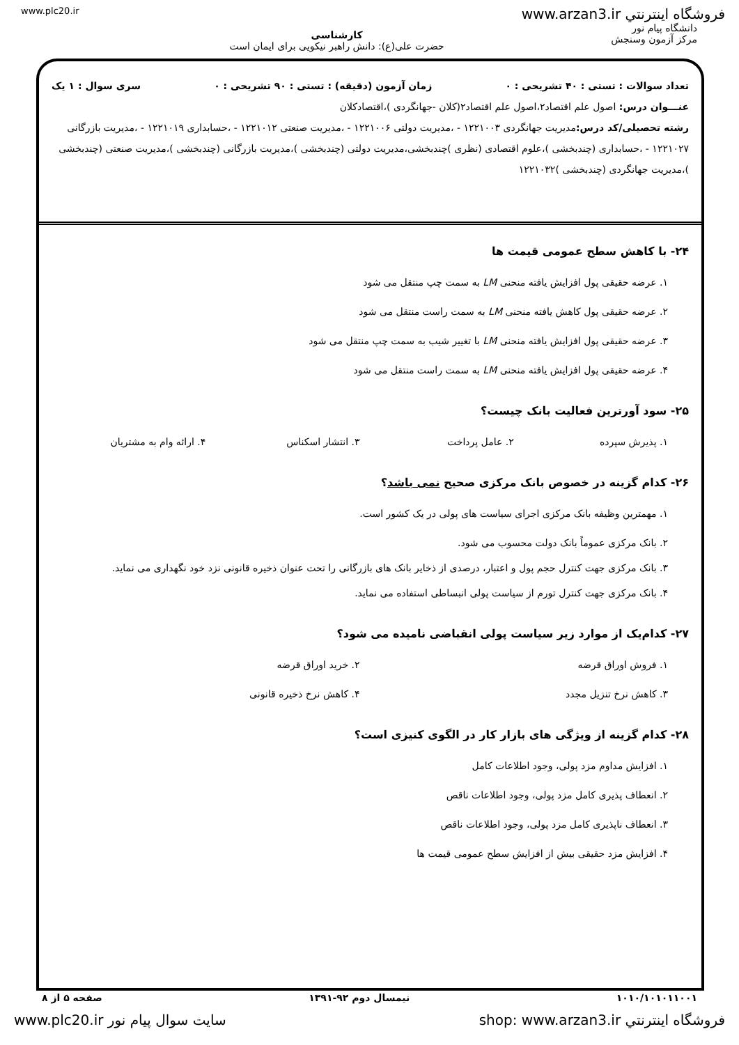www.plc20.ir www.arzan3.ir فروشگاه اينترنتي
دانشگاه پیام نور
مرکز آزمون وسنجش
کارشناسی
حضرت علی(ع): دانش راهبر نیکویی برای ایمان است
تعداد سوالات : تستی : ۴۰ تشریحی : ۰ زمان آزمون (دقیقه) : تستی : ۹۰ تشریحی : ۰ سری سوال : ۱ یک
عنـــوان درس: اصول علم اقتصاد۲،اصول علم اقتصاد۲(کلان -جهانگردی )،اقتصادکلان
رشته تحصیلی/کد درس: مدیریت جهانگردی ۱۲۲۱۰۰۳ - ،مدیریت دولتی ۱۲۲۱۰۰۶ - ،مدیریت صنعتی ۱۲۲۱۰۱۲ - ،حسابداری ۱۲۲۱۰۱۹ - ،مدیریت بازرگانی ۱۲۲۱۰۲۷ - ،حسابداری (چندبخشی )،علوم اقتصادی (نظری )چندبخشی،مدیریت دولتی (چندبخشی )،مدیریت بازرگانی (چندبخشی )،مدیریت صنعتی (چندبخشی )،مدیریت جهانگردی (چندبخشی )۱۲۲۱۰۳۲
۲۴- با کاهش سطح عمومی قیمت ها
۱. عرضه حقیقی پول افزایش یافته منحنی LM به سمت چپ منتقل می شود
۲. عرضه حقیقی پول کاهش یافته منحنی LM به سمت راست منتقل می شود
۳. عرضه حقیقی پول افزایش یافته منحنی LM با تغییر شیب به سمت چپ منتقل می شود
۴. عرضه حقیقی پول افزایش یافته منحنی LM به سمت راست منتقل می شود
۲۵- سود آورترین فعالیت بانک چیست؟
۱. پذیرش سپرده ۲. عامل پرداخت ۳. انتشار اسکناس ۴. ارائه وام به مشتریان
۲۶- کدام گزینه در خصوص بانک مرکزی صحیح نمی باشد؟
۱. مهمترین وظیفه بانک مرکزی اجرای سیاست های پولی در یک کشور است.
۲. بانک مرکزی عموماً بانک دولت محسوب می شود.
۳. بانک مرکزی جهت کنترل حجم پول و اعتبار، درصدی از ذخایر بانک های بازرگانی را تحت عنوان ذخیره قانونی نزد خود نگهداری می نماید.
۴. بانک مرکزی جهت کنترل تورم از سیاست پولی انبساطی استفاده می نماید.
۲۷- کدام‌یک از موارد زیر سیاست پولی انقباضی نامیده می شود؟
۱. فروش اوراق قرضه ۲. خرید اوراق قرضه
۳. کاهش نرخ تنزیل مجدد ۴. کاهش نرخ ذخیره قانونی
۲۸- کدام گزینه از ویژگی های بازار کار در الگوی کنیزی است؟
۱. افزایش مداوم مزد پولی، وجود اطلاعات کامل
۲. انعطاف پذیری کامل مزد پولی، وجود اطلاعات ناقص
۳. انعطاف ناپذیری کامل مزد پولی، وجود اطلاعات ناقص
۴. افزایش مزد حقیقی بیش از افزایش سطح عمومی قیمت ها
۱۰۱۰/۱۰۱۰۱۱۰۰۱ نیمسال دوم ۹۲-۱۳۹۱ صفحه ۵ از ۸
www.plc20.ir سایت سوال پیام نور shop: www.arzan3.ir فروشگاه اينترنتي